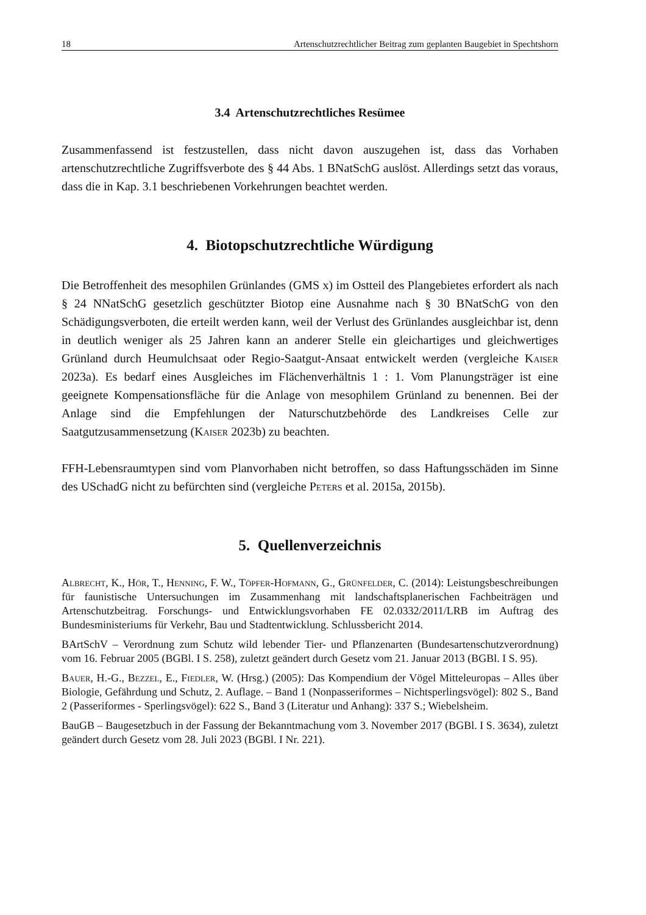18 Artenschutzrechtlicher Beitrag zum geplanten Baugebiet in Spechtshorn
3.4 Artenschutzrechtliches Resümee
Zusammenfassend ist festzustellen, dass nicht davon auszugehen ist, dass das Vorhaben artenschutzrechtliche Zugriffsverbote des § 44 Abs. 1 BNatSchG auslöst. Allerdings setzt das voraus, dass die in Kap. 3.1 beschriebenen Vorkehrungen beachtet werden.
4. Biotopschutzrechtliche Würdigung
Die Betroffenheit des mesophilen Grünlandes (GMS x) im Ostteil des Plangebietes erfordert als nach § 24 NNatSchG gesetzlich geschützter Biotop eine Ausnahme nach § 30 BNatSchG von den Schädigungsverboten, die erteilt werden kann, weil der Verlust des Grünlandes ausgleichbar ist, denn in deutlich weniger als 25 Jahren kann an anderer Stelle ein gleichartiges und gleichwertiges Grünland durch Heumulchsaat oder Regio-Saatgut-Ansaat entwickelt werden (vergleiche Kaiser 2023a). Es bedarf eines Ausgleiches im Flächenverhältnis 1 : 1. Vom Planungsträger ist eine geeignete Kompensationsfläche für die Anlage von mesophilem Grünland zu benennen. Bei der Anlage sind die Empfehlungen der Naturschutzbehörde des Landkreises Celle zur Saatgutzusammensetzung (Kaiser 2023b) zu beachten.
FFH-Lebensraumtypen sind vom Planvorhaben nicht betroffen, so dass Haftungsschäden im Sinne des USchadG nicht zu befürchten sind (vergleiche Peters et al. 2015a, 2015b).
5. Quellenverzeichnis
Albrecht, K., Hör, T., Henning, F. W., Töpfer-Hofmann, G., Grünfelder, C. (2014): Leistungsbeschreibungen für faunistische Untersuchungen im Zusammenhang mit landschaftsplanerischen Fachbeiträgen und Artenschutzbeitrag. Forschungs- und Entwicklungsvorhaben FE 02.0332/2011/LRB im Auftrag des Bundesministeriums für Verkehr, Bau und Stadtentwicklung. Schlussbericht 2014.
BArtSchV – Verordnung zum Schutz wild lebender Tier- und Pflanzenarten (Bundesartenschutzverordnung) vom 16. Februar 2005 (BGBl. I S. 258), zuletzt geändert durch Gesetz vom 21. Januar 2013 (BGBl. I S. 95).
Bauer, H.-G., Bezzel, E., Fiedler, W. (Hrsg.) (2005): Das Kompendium der Vögel Mitteleuropas – Alles über Biologie, Gefährdung und Schutz, 2. Auflage. – Band 1 (Nonpasseriformes – Nichtsperlingsvögel): 802 S., Band 2 (Passeriformes - Sperlingsvögel): 622 S., Band 3 (Literatur und Anhang): 337 S.; Wiebelsheim.
BauGB – Baugesetzbuch in der Fassung der Bekanntmachung vom 3. November 2017 (BGBl. I S. 3634), zuletzt geändert durch Gesetz vom 28. Juli 2023 (BGBl. I Nr. 221).